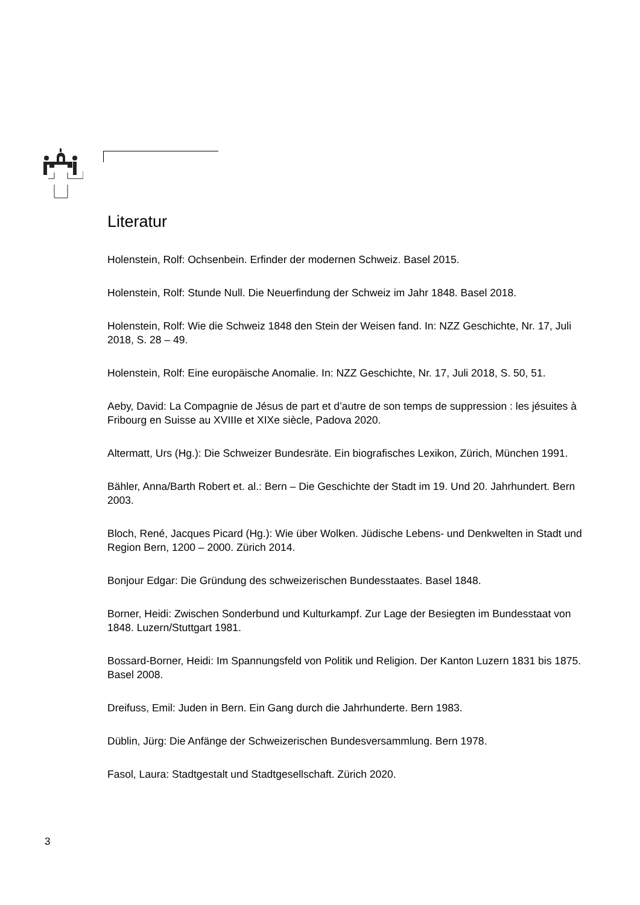Literatur
Holenstein, Rolf: Ochsenbein. Erfinder der modernen Schweiz. Basel 2015.
Holenstein, Rolf: Stunde Null. Die Neuerfindung der Schweiz im Jahr 1848. Basel 2018.
Holenstein, Rolf: Wie die Schweiz 1848 den Stein der Weisen fand. In: NZZ Geschichte, Nr. 17, Juli 2018, S. 28 – 49.
Holenstein, Rolf: Eine europäische Anomalie. In: NZZ Geschichte, Nr. 17, Juli 2018, S. 50, 51.
Aeby, David: La Compagnie de Jésus de part et d’autre de son temps de suppression : les jésuites à Fribourg en Suisse au XVIIIe et XIXe siècle, Padova 2020.
Altermatt, Urs (Hg.): Die Schweizer Bundesräte. Ein biografisches Lexikon, Zürich, München 1991.
Bähler, Anna/Barth Robert et. al.: Bern – Die Geschichte der Stadt im 19. Und 20. Jahrhundert. Bern 2003.
Bloch, René, Jacques Picard (Hg.): Wie über Wolken. Jüdische Lebens- und Denkwelten in Stadt und Region Bern, 1200 – 2000. Zürich 2014.
Bonjour Edgar: Die Gründung des schweizerischen Bundesstaates. Basel 1848.
Borner, Heidi: Zwischen Sonderbund und Kulturkampf. Zur Lage der Besiegten im Bundesstaat von 1848. Luzern/Stuttgart 1981.
Bossard-Borner, Heidi: Im Spannungsfeld von Politik und Religion. Der Kanton Luzern 1831 bis 1875. Basel 2008.
Dreifuss, Emil: Juden in Bern. Ein Gang durch die Jahrhunderte. Bern 1983.
Düblin, Jürg: Die Anfänge der Schweizerischen Bundesversammlung. Bern 1978.
Fasol, Laura: Stadtgestalt und Stadtgesellschaft. Zürich 2020.
3